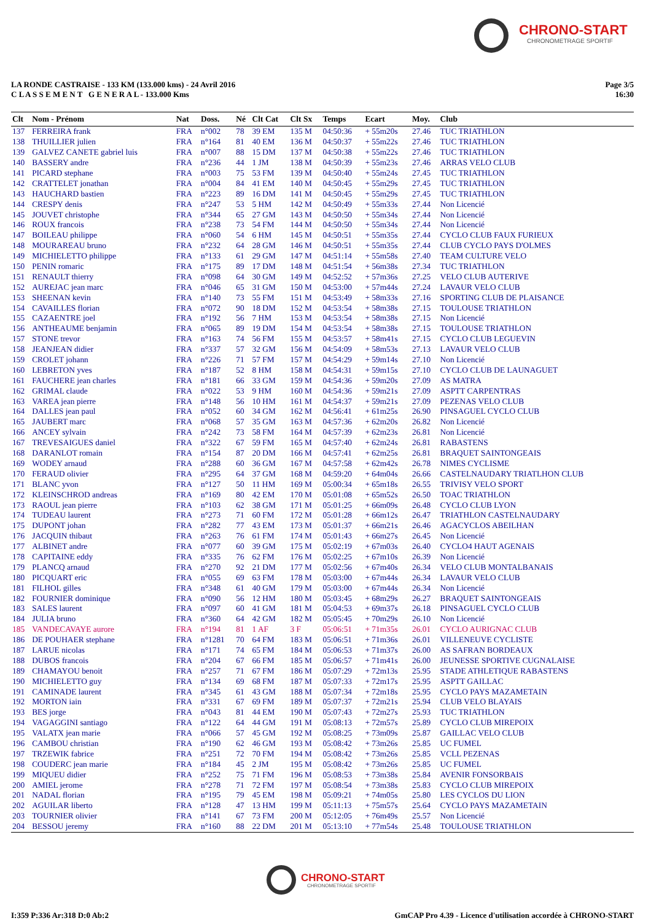CHRONO-START
CHRONOMETRAGE SPORTIF
Page 3/5
16:30
LA RONDE CASTRAISE - 133 KM (133.000 kms) - 24 Avril 2016
C L A S S E M E N T G E N E R A L - 133.000 Kms
| Clt | Nom - Prénom | Nat | Doss. | Né | Clt Cat | Clt Sx | Temps | Ecart | Moy. | Club |
| --- | --- | --- | --- | --- | --- | --- | --- | --- | --- | --- |
| 137 | FERREIRA frank | FRA | n°002 | 78 | 39 EM | 135 M | 04:50:36 | + 55m20s | 27.46 | TUC TRIATHLON |
| 138 | THUILLIER julien | FRA | n°164 | 81 | 40 EM | 136 M | 04:50:37 | + 55m22s | 27.46 | TUC TRIATHLON |
| 139 | GALVEZ CANETE gabriel luis | FRA | n°007 | 88 | 15 DM | 137 M | 04:50:38 | + 55m22s | 27.46 | TUC TRIATHLON |
| 140 | BASSERY andre | FRA | n°236 | 44 | 1 JM | 138 M | 04:50:39 | + 55m23s | 27.46 | ARRAS VELO CLUB |
| 141 | PICARD stephane | FRA | n°003 | 75 | 53 FM | 139 M | 04:50:40 | + 55m24s | 27.45 | TUC TRIATHLON |
| 142 | CRATTELET jonathan | FRA | n°004 | 84 | 41 EM | 140 M | 04:50:45 | + 55m29s | 27.45 | TUC TRIATHLON |
| 143 | HAUCHARD bastien | FRA | n°223 | 89 | 16 DM | 141 M | 04:50:45 | + 55m29s | 27.45 | TUC TRIATHLON |
| 144 | CRESPY denis | FRA | n°247 | 53 | 5 HM | 142 M | 04:50:49 | + 55m33s | 27.44 | Non Licencié |
| 145 | JOUVET christophe | FRA | n°344 | 65 | 27 GM | 143 M | 04:50:50 | + 55m34s | 27.44 | Non Licencié |
| 146 | ROUX francois | FRA | n°238 | 73 | 54 FM | 144 M | 04:50:50 | + 55m34s | 27.44 | Non Licencié |
| 147 | BOILEAU philippe | FRA | n°060 | 54 | 6 HM | 145 M | 04:50:51 | + 55m35s | 27.44 | CYCLO CLUB FAUX FURIEUX |
| 148 | MOURAREAU bruno | FRA | n°232 | 64 | 28 GM | 146 M | 04:50:51 | + 55m35s | 27.44 | CLUB CYCLO PAYS D'OLMES |
| 149 | MICHIELETTO philippe | FRA | n°133 | 61 | 29 GM | 147 M | 04:51:14 | + 55m58s | 27.40 | TEAM CULTURE VELO |
| 150 | PENIN romaric | FRA | n°175 | 89 | 17 DM | 148 M | 04:51:54 | + 56m38s | 27.34 | TUC TRIATHLON |
| 151 | RENAULT thierry | FRA | n°098 | 64 | 30 GM | 149 M | 04:52:52 | + 57m36s | 27.25 | VELO CLUB AUTERIVE |
| 152 | AUREJAC jean marc | FRA | n°046 | 65 | 31 GM | 150 M | 04:53:00 | + 57m44s | 27.24 | LAVAUR VELO CLUB |
| 153 | SHEENAN kevin | FRA | n°140 | 73 | 55 FM | 151 M | 04:53:49 | + 58m33s | 27.16 | SPORTING CLUB DE PLAISANCE |
| 154 | CAVAILLES florian | FRA | n°072 | 90 | 18 DM | 152 M | 04:53:54 | + 58m38s | 27.15 | TOULOUSE TRIATHLON |
| 155 | CAZAENTRE joel | FRA | n°192 | 56 | 7 HM | 153 M | 04:53:54 | + 58m38s | 27.15 | Non Licencié |
| 156 | ANTHEAUME benjamin | FRA | n°065 | 89 | 19 DM | 154 M | 04:53:54 | + 58m38s | 27.15 | TOULOUSE TRIATHLON |
| 157 | STONE trevor | FRA | n°163 | 74 | 56 FM | 155 M | 04:53:57 | + 58m41s | 27.15 | CYCLO CLUB LEGUEVIN |
| 158 | JEANJEAN didier | FRA | n°337 | 57 | 32 GM | 156 M | 04:54:09 | + 58m53s | 27.13 | LAVAUR VELO CLUB |
| 159 | CROLET johann | FRA | n°226 | 71 | 57 FM | 157 M | 04:54:29 | + 59m14s | 27.10 | Non Licencié |
| 160 | LEBRETON yves | FRA | n°187 | 52 | 8 HM | 158 M | 04:54:31 | + 59m15s | 27.10 | CYCLO CLUB DE LAUNAGUET |
| 161 | FAUCHERE jean charles | FRA | n°181 | 66 | 33 GM | 159 M | 04:54:36 | + 59m20s | 27.09 | AS MATRA |
| 162 | GRIMAL claude | FRA | n°022 | 53 | 9 HM | 160 M | 04:54:36 | + 59m21s | 27.09 | ASPTT CARPENTRAS |
| 163 | VAREA jean pierre | FRA | n°148 | 56 | 10 HM | 161 M | 04:54:37 | + 59m21s | 27.09 | PEZENAS VELO CLUB |
| 164 | DALLES jean paul | FRA | n°052 | 60 | 34 GM | 162 M | 04:56:41 | + 61m25s | 26.90 | PINSAGUEL CYCLO CLUB |
| 165 | JAUBERT marc | FRA | n°068 | 57 | 35 GM | 163 M | 04:57:36 | + 62m20s | 26.82 | Non Licencié |
| 166 | ANCEY sylvain | FRA | n°242 | 73 | 58 FM | 164 M | 04:57:39 | + 62m23s | 26.81 | Non Licencié |
| 167 | TREVESAIGUES daniel | FRA | n°322 | 67 | 59 FM | 165 M | 04:57:40 | + 62m24s | 26.81 | RABASTENS |
| 168 | DARANLOT romain | FRA | n°154 | 87 | 20 DM | 166 M | 04:57:41 | + 62m25s | 26.81 | BRAQUET SAINTONGEAIS |
| 169 | WODEY arnaud | FRA | n°288 | 60 | 36 GM | 167 M | 04:57:58 | + 62m42s | 26.78 | NIMES CYCLISME |
| 170 | FERAUD olivier | FRA | n°295 | 64 | 37 GM | 168 M | 04:59:20 | + 64m04s | 26.66 | CASTELNAUDARY TRIATLHON CLUB |
| 171 | BLANC yvon | FRA | n°127 | 50 | 11 HM | 169 M | 05:00:34 | + 65m18s | 26.55 | TRIVISY VELO SPORT |
| 172 | KLEINSCHROD andreas | FRA | n°169 | 80 | 42 EM | 170 M | 05:01:08 | + 65m52s | 26.50 | TOAC TRIATHLON |
| 173 | RAOUL jean pierre | FRA | n°103 | 62 | 38 GM | 171 M | 05:01:25 | + 66m09s | 26.48 | CYCLO CLUB LYON |
| 174 | TUDEAU laurent | FRA | n°273 | 71 | 60 FM | 172 M | 05:01:28 | + 66m12s | 26.47 | TRIATHLON CASTELNAUDARY |
| 175 | DUPONT johan | FRA | n°282 | 77 | 43 EM | 173 M | 05:01:37 | + 66m21s | 26.46 | AGACYCLOS ABEILHAN |
| 176 | JACQUIN thibaut | FRA | n°263 | 76 | 61 FM | 174 M | 05:01:43 | + 66m27s | 26.45 | Non Licencié |
| 177 | ALBINET andre | FRA | n°077 | 60 | 39 GM | 175 M | 05:02:19 | + 67m03s | 26.40 | CYCLO4 HAUT AGENAIS |
| 178 | CAPITAINE eddy | FRA | n°335 | 76 | 62 FM | 176 M | 05:02:25 | + 67m10s | 26.39 | Non Licencié |
| 179 | PLANCQ arnaud | FRA | n°270 | 92 | 21 DM | 177 M | 05:02:56 | + 67m40s | 26.34 | VELO CLUB MONTALBANAIS |
| 180 | PICQUART eric | FRA | n°055 | 69 | 63 FM | 178 M | 05:03:00 | + 67m44s | 26.34 | LAVAUR VELO CLUB |
| 181 | FILHOL gilles | FRA | n°348 | 61 | 40 GM | 179 M | 05:03:00 | + 67m44s | 26.34 | Non Licencié |
| 182 | FOURNIER dominique | FRA | n°090 | 56 | 12 HM | 180 M | 05:03:45 | + 68m29s | 26.27 | BRAQUET SAINTONGEAIS |
| 183 | SALES laurent | FRA | n°097 | 60 | 41 GM | 181 M | 05:04:53 | + 69m37s | 26.18 | PINSAGUEL CYCLO CLUB |
| 184 | JULIA bruno | FRA | n°360 | 64 | 42 GM | 182 M | 05:05:45 | + 70m29s | 26.10 | Non Licencié |
| 185 | VANDECAVAYE aurore | FRA | n°194 | 81 | 1 AF | 3 F | 05:06:51 | + 71m35s | 26.01 | CYCLO AURIGNAC CLUB |
| 186 | DE POUHAER stephane | FRA | n°1281 | 70 | 64 FM | 183 M | 05:06:51 | + 71m36s | 26.01 | VILLENEUVE CYCLISTE |
| 187 | LARUE nicolas | FRA | n°171 | 74 | 65 FM | 184 M | 05:06:53 | + 71m37s | 26.00 | AS SAFRAN BORDEAUX |
| 188 | DUBOS francois | FRA | n°204 | 67 | 66 FM | 185 M | 05:06:57 | + 71m41s | 26.00 | JEUNESSE SPORTIVE CUGNALAISE |
| 189 | CHAMAYOU benoit | FRA | n°257 | 71 | 67 FM | 186 M | 05:07:29 | + 72m13s | 25.95 | STADE ATHLETIQUE RABASTENS |
| 190 | MICHIELETTO guy | FRA | n°134 | 69 | 68 FM | 187 M | 05:07:33 | + 72m17s | 25.95 | ASPTT GAILLAC |
| 191 | CAMINADE laurent | FRA | n°345 | 61 | 43 GM | 188 M | 05:07:34 | + 72m18s | 25.95 | CYCLO PAYS MAZAMETAIN |
| 192 | MORTON iain | FRA | n°331 | 67 | 69 FM | 189 M | 05:07:37 | + 72m21s | 25.94 | CLUB VELO BLAYAIS |
| 193 | BES jorge | FRA | n°043 | 81 | 44 EM | 190 M | 05:07:43 | + 72m27s | 25.93 | TUC TRIATHLON |
| 194 | VAGAGGINI santiago | FRA | n°122 | 64 | 44 GM | 191 M | 05:08:13 | + 72m57s | 25.89 | CYCLO CLUB MIREPOIX |
| 195 | VALATX jean marie | FRA | n°066 | 57 | 45 GM | 192 M | 05:08:25 | + 73m09s | 25.87 | GAILLAC VELO CLUB |
| 196 | CAMBOU christian | FRA | n°190 | 62 | 46 GM | 193 M | 05:08:42 | + 73m26s | 25.85 | UC FUMEL |
| 197 | TRZEWIK fabrice | FRA | n°251 | 72 | 70 FM | 194 M | 05:08:42 | + 73m26s | 25.85 | VCLL PEZENAS |
| 198 | COUDERC jean marie | FRA | n°184 | 45 | 2 JM | 195 M | 05:08:42 | + 73m26s | 25.85 | UC FUMEL |
| 199 | MIQUEU didier | FRA | n°252 | 75 | 71 FM | 196 M | 05:08:53 | + 73m38s | 25.84 | AVENIR FONSORBAIS |
| 200 | AMIEL jerome | FRA | n°278 | 71 | 72 FM | 197 M | 05:08:54 | + 73m38s | 25.83 | CYCLO CLUB MIREPOIX |
| 201 | NADAL florian | FRA | n°195 | 79 | 45 EM | 198 M | 05:09:21 | + 74m05s | 25.80 | LES CYCLOS DU LION |
| 202 | AGUILAR liberto | FRA | n°128 | 47 | 13 HM | 199 M | 05:11:13 | + 75m57s | 25.64 | CYCLO PAYS MAZAMETAIN |
| 203 | TOURNIER olivier | FRA | n°141 | 67 | 73 FM | 200 M | 05:12:05 | + 76m49s | 25.57 | Non Licencié |
| 204 | BESSOU jeremy | FRA | n°160 | 88 | 22 DM | 201 M | 05:13:10 | + 77m54s | 25.48 | TOULOUSE TRIATHLON |
CHRONO-START
CHRONOMETRAGE SPORTIF
I:359 P:336 Ar:318 D:0 Ab:2
GmCAP Pro 4.39 - Licence d'utilisation accordée à CHRONO-START